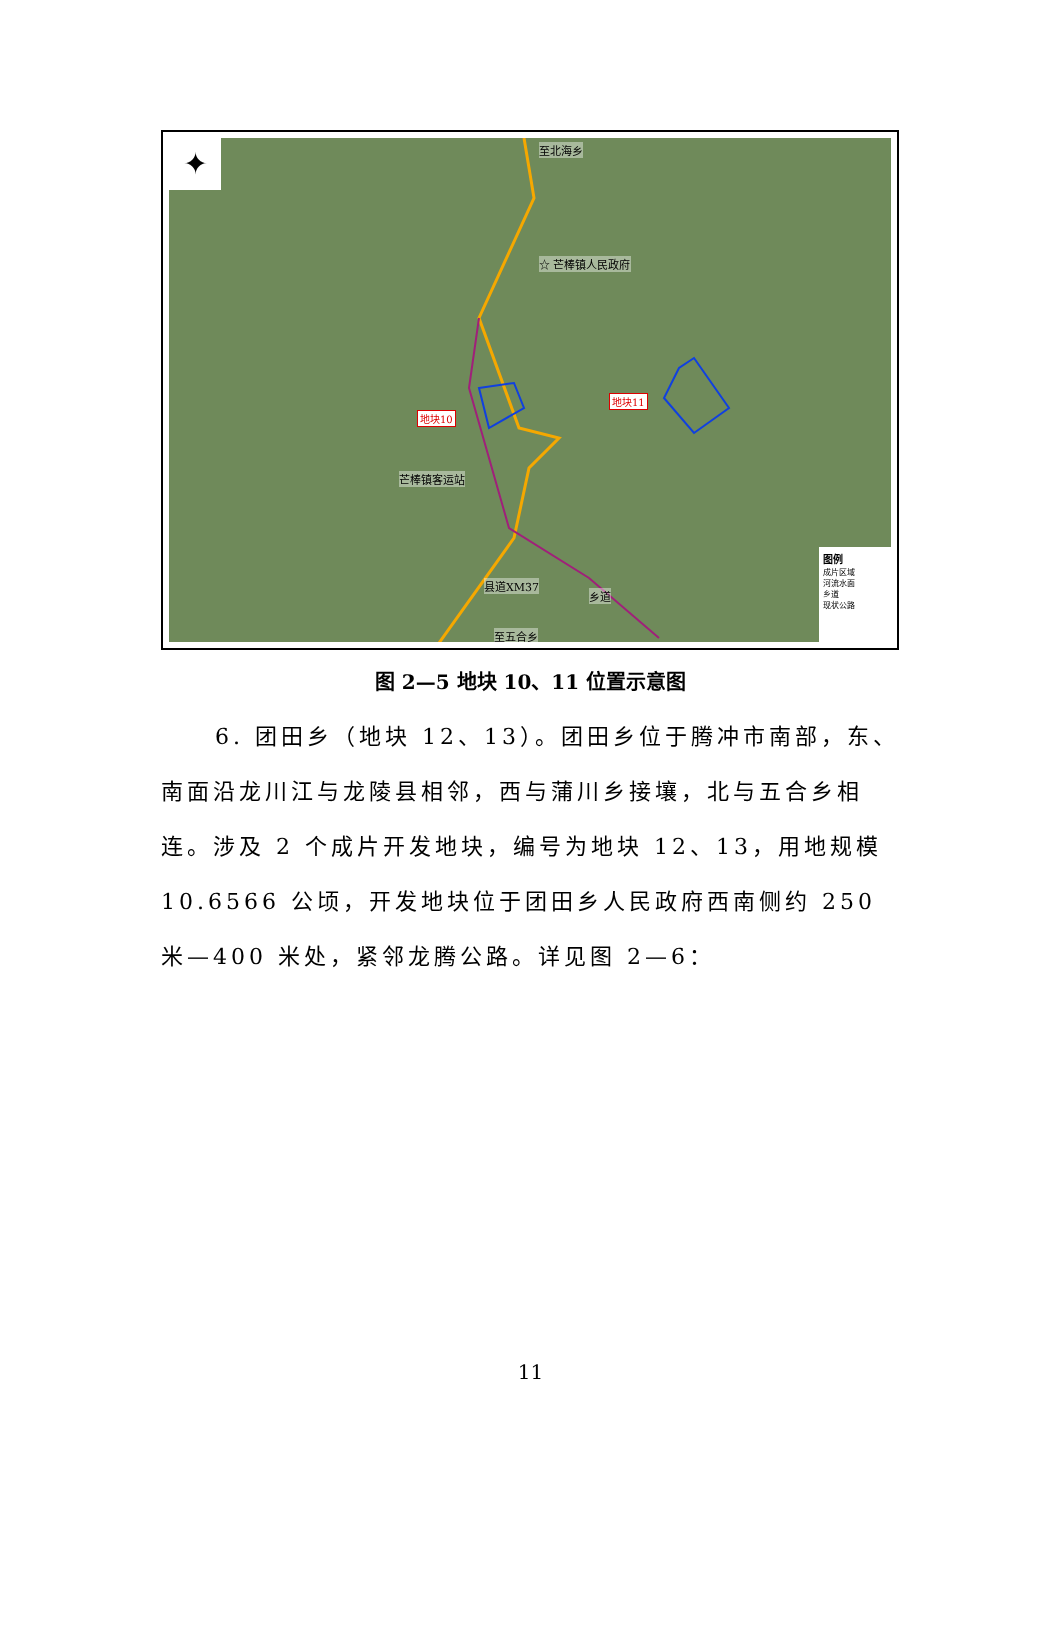✦ 至北海乡
☆ 芒棒镇人民政府
地块11
地块10
芒棒镇客运站
县道XM37
乡道
至五合乡
图例
成片区域
河流水面
乡道
现状公路
图 2—5 地块 10、11 位置示意图
6. 团田乡（地块 12、13）。团田乡位于腾冲市南部，东、南面沿龙川江与龙陵县相邻，西与蒲川乡接壤，北与五合乡相连。涉及 2 个成片开发地块，编号为地块 12、13，用地规模 10.6566 公顷，开发地块位于团田乡人民政府西南侧约 250 米—400 米处，紧邻龙腾公路。详见图 2—6：
11